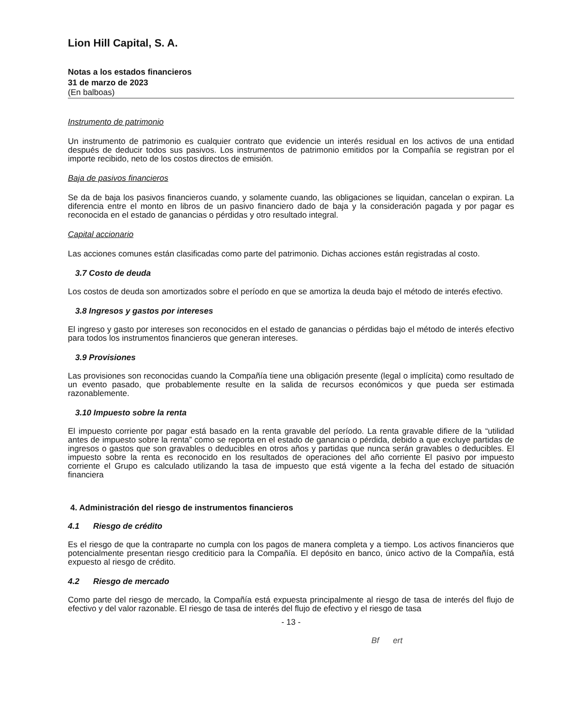Lion Hill Capital, S. A.
Notas a los estados financieros
31 de marzo de 2023
(En balboas)
Instrumento de patrimonio
Un instrumento de patrimonio es cualquier contrato que evidencie un interés residual en los activos de una entidad después de deducir todos sus pasivos. Los instrumentos de patrimonio emitidos por la Compañía se registran por el importe recibido, neto de los costos directos de emisión.
Baja de pasivos financieros
Se da de baja los pasivos financieros cuando, y solamente cuando, las obligaciones se liquidan, cancelan o expiran. La diferencia entre el monto en libros de un pasivo financiero dado de baja y la consideración pagada y por pagar es reconocida en el estado de ganancias o pérdidas y otro resultado integral.
Capital accionario
Las acciones comunes están clasificadas como parte del patrimonio. Dichas acciones están registradas al costo.
3.7 Costo de deuda
Los costos de deuda son amortizados sobre el período en que se amortiza la deuda bajo el método de interés efectivo.
3.8 Ingresos y gastos por intereses
El ingreso y gasto por intereses son reconocidos en el estado de ganancias o pérdidas bajo el método de interés efectivo para todos los instrumentos financieros que generan intereses.
3.9 Provisiones
Las provisiones son reconocidas cuando la Compañía tiene una obligación presente (legal o implícita) como resultado de un evento pasado, que probablemente resulte en la salida de recursos económicos y que pueda ser estimada razonablemente.
3.10 Impuesto sobre la renta
El impuesto corriente por pagar está basado en la renta gravable del período. La renta gravable difiere de la “utilidad antes de impuesto sobre la renta” como se reporta en el estado de ganancia o pérdida, debido a que excluye partidas de ingresos o gastos que son gravables o deducibles en otros años y partidas que nunca serán gravables o deducibles. El impuesto sobre la renta es reconocido en los resultados de operaciones del año corriente El pasivo por impuesto corriente el Grupo es calculado utilizando la tasa de impuesto que está vigente a la fecha del estado de situación financiera
4. Administración del riesgo de instrumentos financieros
4.1 Riesgo de crédito
Es el riesgo de que la contraparte no cumpla con los pagos de manera completa y a tiempo. Los activos financieros que potencialmente presentan riesgo crediticio para la Compañía. El depósito en banco, único activo de la Compañía, está expuesto al riesgo de crédito.
4.2 Riesgo de mercado
Como parte del riesgo de mercado, la Compañía está expuesta principalmente al riesgo de tasa de interés del flujo de efectivo y del valor razonable. El riesgo de tasa de interés del flujo de efectivo y el riesgo de tasa
- 13 -
Bf ert